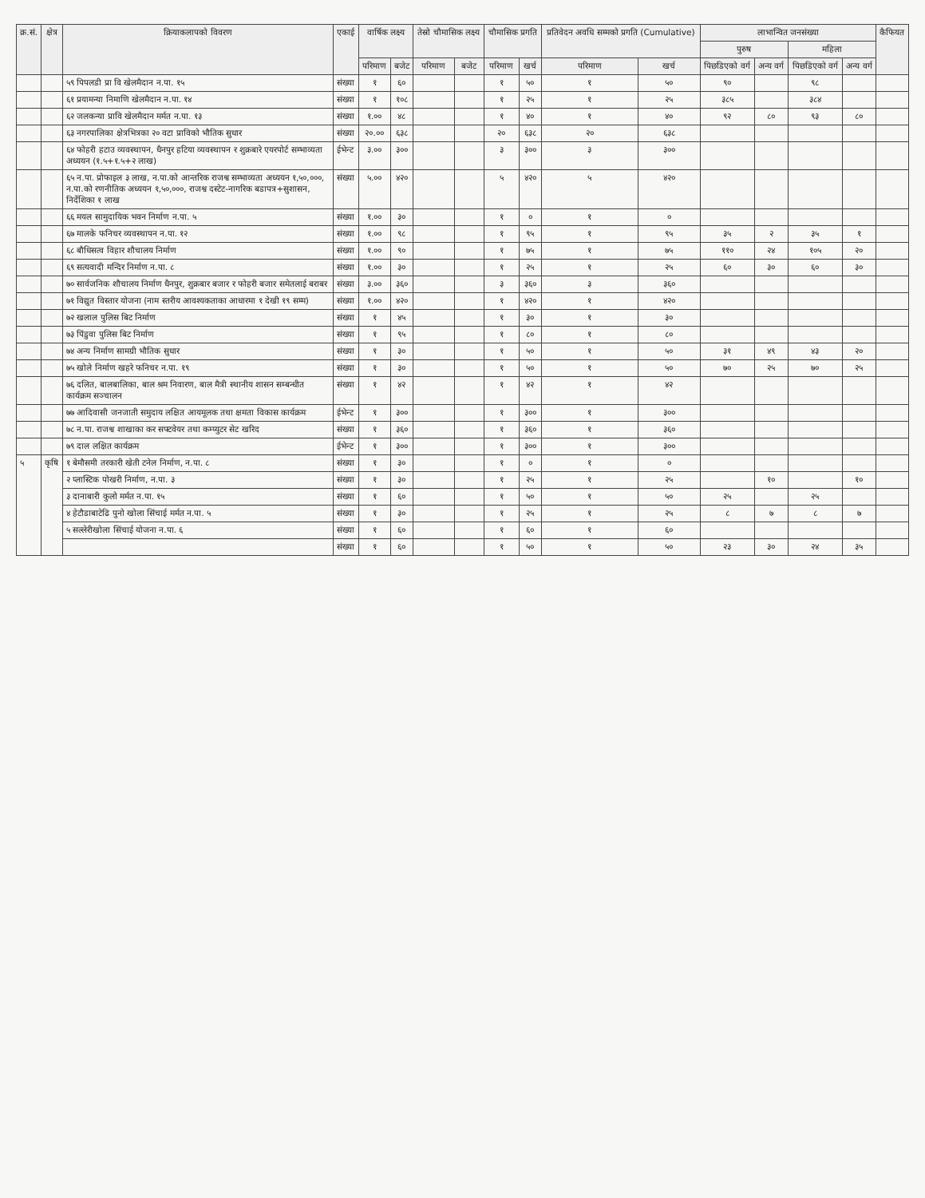| क्र.सं. | क्षेत्र | क्रियाकलापको विवरण | एकाई | वार्षिक लक्ष्य | | तेस्रो चौमासिक लक्ष्य | | चौमासिक प्रगति | | प्रतिवेदन अवधि सम्मको प्रगति (Cumulative) | | लाभान्वित जनसंख्या | | | | कैफियत |
| --- | --- | --- | --- | --- | --- | --- | --- | --- | --- | --- | --- | --- | --- | --- | --- | --- |
| | | | | | | | | | | | | पुरुष | | महिला | | |
| | | | | परिमाण | बजेट | परिमाण | बजेट | परिमाण | खर्च | परिमाण | खर्च | पिछडिएको वर्ग | अन्य वर्ग | पिछडिएको वर्ग | अन्य वर्ग | |
| | | ५९ पिपलडी प्रा वि खेलमैदान न.पा. १५ | संख्या | १ | ६० | | | १ | ५० | १ | ५० | ९० | | ९८ | | |
| | | ६१ प्रयामन्या निमाणि खेलमैदान न.पा. १४ | संख्या | १ | १०८ | | | १ | २५ | १ | २५ | ३८५ | | ३८४ | | |
| | | ६२ जलकन्या प्रावि खेलमैदान मर्मत न.पा. १३ | संख्या | १.०० | ४८ | | | १ | ४० | १ | ४० | ९२ | ८० | ९३ | ८० | |
| | | ६३ नगरपालिका क्षेत्रभित्रका २० वटा प्राविको भौतिक सुधार | संख्या | २०.०० | ६३८ | | | २० | ६३८ | २० | ६३८ | | | | | |
| | | ६४ फोहरी हटाउ व्यवस्थापन, धैनपुर हटिया व्यवस्थापन र शुक्रबारे एयरपोर्ट सम्भाव्यता अध्ययन (१.५+१.५+२ लाख) | ईभेन्ट | ३.०० | ३०० | | | ३ | ३०० | ३ | ३०० | | | | | |
| | | ६५ न.पा. प्रोफाइल ३ लाख, न.पा.को आन्तरिक राजश्व सम्भाव्यता अध्ययन १,५०,०००, न.पा.को रणनीतिक अध्ययन १,५०,०००, राजश्व दस्टेट-नागरिक बडापत्र+सुशासन, निर्देशिका १ लाख | संख्या | ५.०० | ४२० | | | ५ | ४२० | ५ | ४२० | | | | | |
| | | ६६ मयल सामुदायिक भवन निर्माण न.पा. ५ | संख्या | १.०० | ३० | | | १ | ० | १ | ० | | | | | |
| | | ६७ मालके फनिचर व्यवस्थापन न.पा. १२ | संख्या | १.०० | ९८ | | | १ | ९५ | १ | ९५ | ३५ | २ | ३५ | १ | |
| | | ६८ बौधिसत्व विहार शौचालय निर्माण | संख्या | १.०० | ९० | | | १ | ७५ | १ | ७५ | ११० | २४ | १०५ | २० | |
| | | ६९ सत्यवादी मन्दिर निर्माण न.पा. ८ | संख्या | १.०० | ३० | | | १ | २५ | १ | २५ | ६० | ३० | ६० | ३० | |
| | | ७० सार्वजनिक शौचालय निर्माण धैनपुर, शुक्रबार बजार र फोहरी बजार समेतलाई बराबर | संख्या | ३.०० | ३६० | | | ३ | ३६० | ३ | ३६० | | | | | |
| | | ७१ विद्युत विस्तार योजना (नाम स्तरीय आवश्यकताका आधारमा १ देखी १९ सम्म) | संख्या | १.०० | ४२० | | | १ | ४२० | १ | ४२० | | | | | |
| | | ७२ खलाल पुलिस बिट निर्माण | संख्या | १ | ४५ | | | १ | ३० | १ | ३० | | | | | |
| | | ७३ पिंडुवा पुलिस बिट निर्माण | संख्या | १ | ९५ | | | १ | ८० | १ | ८० | | | | | |
| | | ७४ अन्य निर्माण सामग्री भौतिक सुधार | संख्या | १ | ३० | | | १ | ५० | १ | ५० | ३१ | ४९ | ४३ | २० | |
| | | ७५ खोले निर्माण खहरे फनिचर न.पा. १९ | संख्या | १ | ३० | | | १ | ५० | १ | ५० | ७० | २५ | ७० | २५ | |
| | | ७६ दलित, बालबालिका, बाल श्रम निवारण, बाल मैत्री स्थानीय शासन सम्बन्धीत कार्यक्रम सञ्चालन | संख्या | १ | ४२ | | | १ | ४२ | १ | ४२ | | | | | |
| | | ७७ आदिवासी जनजाती समुदाय लक्षित आयमूलक तथा क्षमता विकास कार्यक्रम | ईभेन्ट | १ | ३०० | | | १ | ३०० | १ | ३०० | | | | | |
| | | ७८ न.पा. राजश्व शाखाका कर सफ्टवेयर तथा कम्प्युटर सेट खरिद | संख्या | १ | ३६० | | | १ | ३६० | १ | ३६० | | | | | |
| | | ७९ दाल लक्षित कार्यक्रम | ईभेन्ट | १ | ३०० | | | १ | ३०० | १ | ३०० | | | | | |
| ५ | कृषि | १ बेमौसमी तरकारी खेती टनेल निर्माण, न.पा. ८ | संख्या | १ | ३० | | | १ | ० | १ | ० | | | | | |
| | | २ प्लास्टिक पोखरी निर्माण, न.पा. ३ | संख्या | १ | ३० | | | १ | २५ | १ | २५ | | १० | | १० | |
| | | ३ दानाबारी कुलो मर्मत न.पा. १५ | संख्या | १ | ६० | | | १ | ५० | १ | ५० | २५ | | २५ | | |
| | | ४ हेटौडाबाटेढि पुनो खोला सिंचाई मर्मत न.पा. ५ | संख्या | १ | ३० | | | १ | २५ | १ | २५ | ८ | ७ | ८ | ७ | |
| | | ५ सल्लेरीखोला सिंचाई योजना न.पा. ६ | संख्या | १ | ६० | | | १ | ६० | १ | ६० | | | | | |
| | | | संख्या | १ | ६० | | | १ | ५० | १ | ५० | २३ | ३० | २४ | ३५ | |